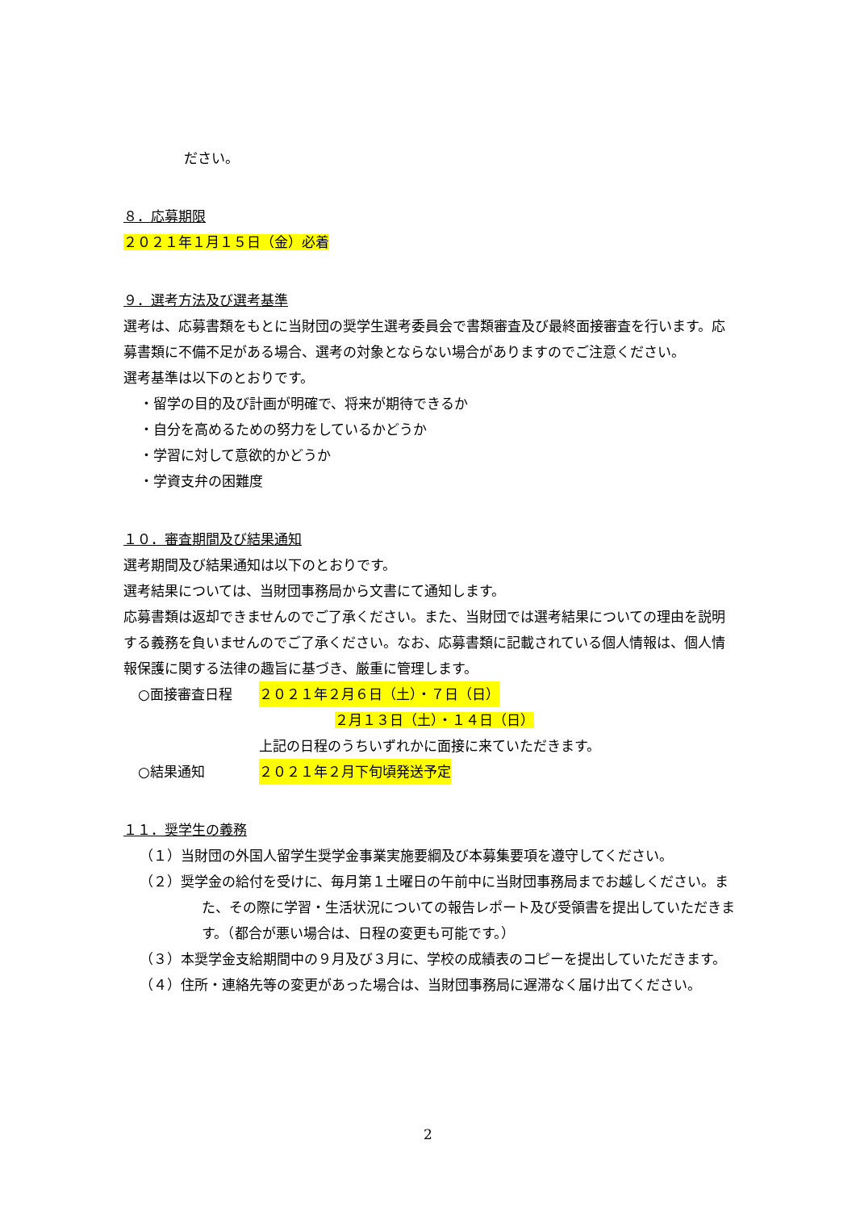ださい。
８．応募期限
２０２１年１月１５日（金）必着
９．選考方法及び選考基準
選考は、応募書類をもとに当財団の奨学生選考委員会で書類審査及び最終面接審査を行います。応募書類に不備不足がある場合、選考の対象とならない場合がありますのでご注意ください。
選考基準は以下のとおりです。
・留学の目的及び計画が明確で、将来が期待できるか
・自分を高めるための努力をしているかどうか
・学習に対して意欲的かどうか
・学資支弁の困難度
１０．審査期間及び結果通知
選考期間及び結果通知は以下のとおりです。
選考結果については、当財団事務局から文書にて通知します。
応募書類は返却できませんのでご了承ください。また、当財団では選考結果についての理由を説明する義務を負いませんのでご了承ください。なお、応募書類に記載されている個人情報は、個人情報保護に関する法律の趣旨に基づき、厳重に管理します。
○面接審査日程 ２０２１年２月６日（土）・７日（日）
２月１３日（土）・１４日（日）
上記の日程のうちいずれかに面接に来ていただきます。
○結果通知 ２０２１年２月下旬頃発送予定
１１．奨学生の義務
（１）当財団の外国人留学生奨学金事業実施要綱及び本募集要項を遵守してください。
（２）奨学金の給付を受けに、毎月第１土曜日の午前中に当財団事務局までお越しください。また、その際に学習・生活状況についての報告レポート及び受領書を提出していただきます。（都合が悪い場合は、日程の変更も可能です。）
（３）本奨学金支給期間中の９月及び３月に、学校の成績表のコピーを提出していただきます。
（４）住所・連絡先等の変更があった場合は、当財団事務局に遅滞なく届け出てください。
2